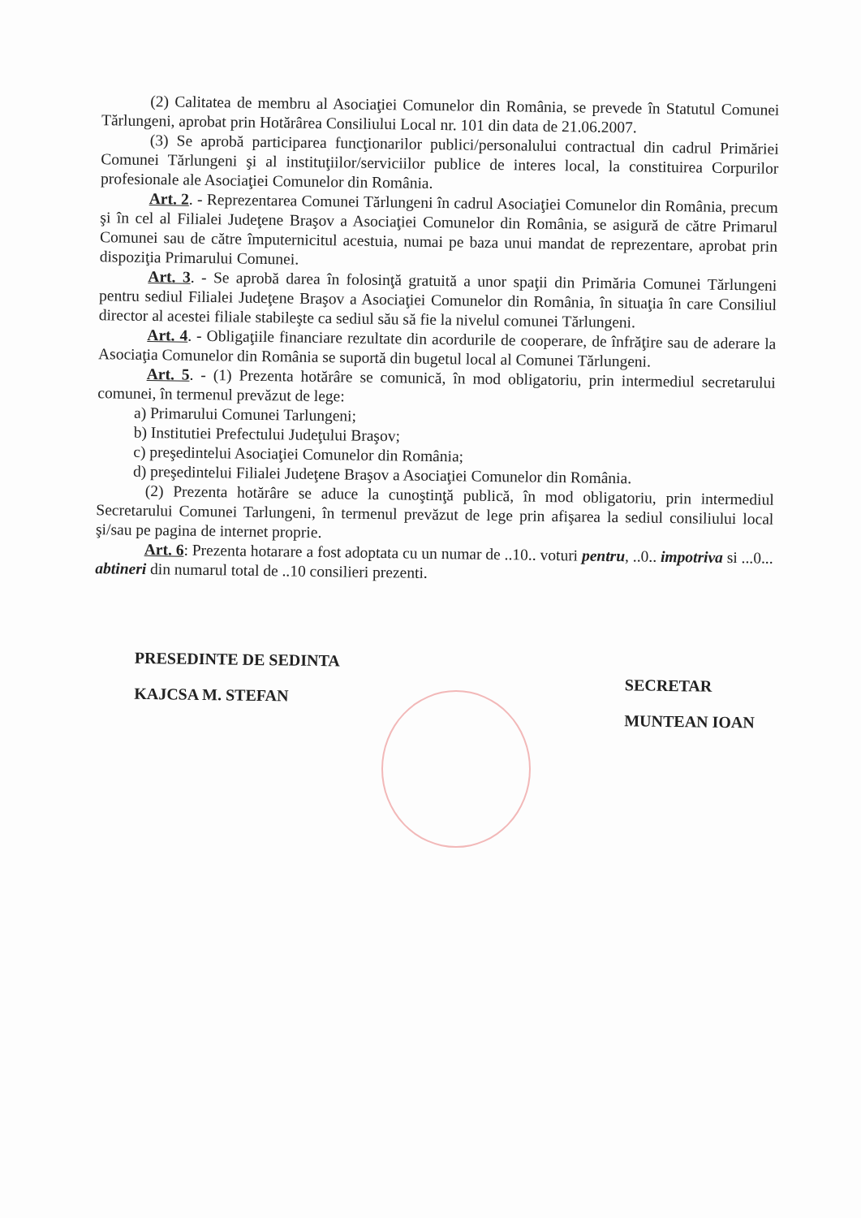(2) Calitatea de membru al Asociaţiei Comunelor din România, se prevede în Statutul Comunei Tărlungeni, aprobat prin Hotărârea Consiliului Local nr. 101 din data de 21.06.2007.
(3) Se aprobă participarea funcţionarilor publici/personalului contractual din cadrul Primăriei Comunei Tărlungeni şi al instituţiilor/serviciilor publice de interes local, la constituirea Corpurilor profesionale ale Asociaţiei Comunelor din România.
Art. 2. - Reprezentarea Comunei Tărlungeni în cadrul Asociaţiei Comunelor din România, precum şi în cel al Filialei Judeţene Braşov a Asociaţiei Comunelor din România, se asigură de către Primarul Comunei sau de către împuternicitul acestuia, numai pe baza unui mandat de reprezentare, aprobat prin dispoziţia Primarului Comunei.
Art. 3. - Se aprobă darea în folosinţă gratuită a unor spaţii din Primăria Comunei Tărlungeni pentru sediul Filialei Judeţene Braşov a Asociaţiei Comunelor din România, în situaţia în care Consiliul director al acestei filiale stabileşte ca sediul său să fie la nivelul comunei Tărlungeni.
Art. 4. - Obligaţiile financiare rezultate din acordurile de cooperare, de înfrăţire sau de aderare la Asociaţia Comunelor din România se suportă din bugetul local al Comunei Tărlungeni.
Art. 5. - (1) Prezenta hotărâre se comunică, în mod obligatoriu, prin intermediul secretarului comunei, în termenul prevăzut de lege:
a) Primarului Comunei Tarlungeni;
b) Institutiei Prefectului Judeţului Braşov;
c) preşedintelui Asociaţiei Comunelor din România;
d) preşedintelui Filialei Judeţene Braşov a Asociaţiei Comunelor din România.
(2) Prezenta hotărâre se aduce la cunoştinţă publică, în mod obligatoriu, prin intermediul Secretarului Comunei Tarlungeni, în termenul prevăzut de lege prin afişarea la sediul consiliului local şi/sau pe pagina de internet proprie.
Art. 6: Prezenta hotarare a fost adoptata cu un numar de ..10.. voturi pentru, ..0.. impotriva si ...0... abtineri din numarul total de ..10 consilieri prezenti.
PRESEDINTE DE SEDINTA
KAJCSA M. STEFAN
SECRETAR
MUNTEAN IOAN